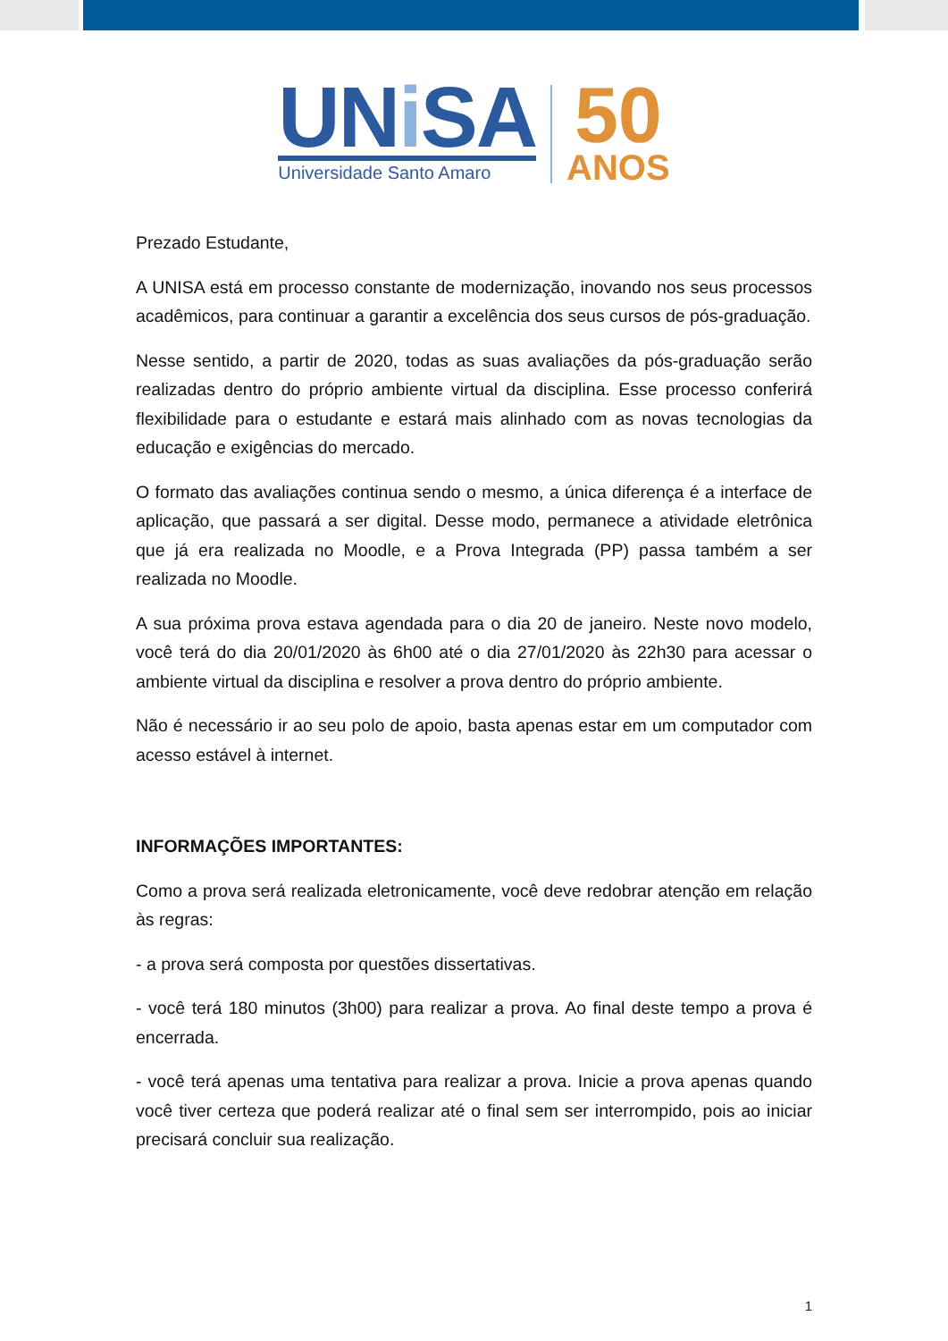UNi SA
Universidade Santo Amaro
50
ANOS
Prezado Estudante,
A UNISA está em processo constante de modernização, inovando nos seus processos acadêmicos, para continuar a garantir a excelência dos seus cursos de pós-graduação.
Nesse sentido, a partir de 2020, todas as suas avaliações da pós-graduação serão realizadas dentro do próprio ambiente virtual da disciplina. Esse processo conferirá flexibilidade para o estudante e estará mais alinhado com as novas tecnologias da educação e exigências do mercado.
O formato das avaliações continua sendo o mesmo, a única diferença é a interface de aplicação, que passará a ser digital. Desse modo, permanece a atividade eletrônica que já era realizada no Moodle, e a Prova Integrada (PP) passa também a ser realizada no Moodle.
A sua próxima prova estava agendada para o dia 20 de janeiro. Neste novo modelo, você terá do dia 20/01/2020 às 6h00 até o dia 27/01/2020 às 22h30 para acessar o ambiente virtual da disciplina e resolver a prova dentro do próprio ambiente.
Não é necessário ir ao seu polo de apoio, basta apenas estar em um computador com acesso estável à internet.
INFORMAÇÕES IMPORTANTES:
Como a prova será realizada eletronicamente, você deve redobrar atenção em relação às regras:
- a prova será composta por questões dissertativas.
- você terá 180 minutos (3h00) para realizar a prova. Ao final deste tempo a prova é encerrada.
- você terá apenas uma tentativa para realizar a prova. Inicie a prova apenas quando você tiver certeza que poderá realizar até o final sem ser interrompido, pois ao iniciar precisará concluir sua realização.
1